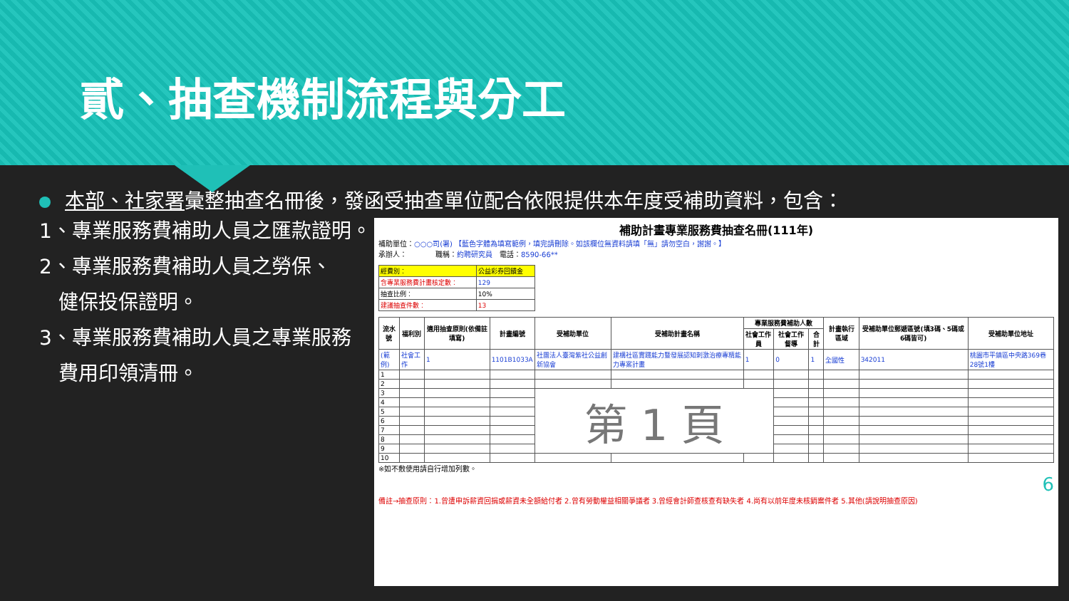貳、抽查機制流程與分工
本部、社家署彙整抽查名冊後，發函受抽查單位配合依限提供本年度受補助資料，包含：
1、專業服務費補助人員之匯款證明。
2、專業服務費補助人員之勞保、
健保投保證明。
3、專業服務費補助人員之專業服務
費用印領清冊。
補助計畫專業服務費抽查名冊(111年)
補助單位：○○○司(署) 【藍色字體為填寫範例，填完請刪除。如該欄位無資料請填「無」請勿空白，謝謝。】
承辦人：　　　　職稱：約聘研究員　電話：8590-66**
| 經費別： | 公益彩券回饋金 |
| 含專業服務費計畫核定數： | 129 |
| 抽查比例： | 10% |
| 建議抽查件數： | 13 |
| 流水號 | 福利別 | 適用抽查原則(依備註填寫) | 計畫編號 | 受補助單位 | 受補助計畫名稱 | 專業服務費補助人數 | | | 計畫執行區域 | 受補助單位郵遞區號(填3碼、5碼或6碼皆可) | 受補助單位地址 |
| --- | --- | --- | --- | --- | --- | --- | --- | --- | --- | --- | --- |
| | | | | | | 社會工作員 | 社會工作督導 | 合計 | | | |
| (範例) | 社會工作 | 1 | 1101B1033A | 社團法人臺灣紫社公益創新協會 | 建構社區實踐能力暨發展認知刺激治療專精能力專案計畫 | 1 | 0 | 1 | 全國性 | 342011 | 桃園市平鎮區中央路369巷28號1樓 |
| 1 | | | | | | | | | | | |
| 2 | | | | | | | | | | | |
| 3 | | | | 第 1 頁 | | | | | | | |
| 4 | | | | | | | | | | | |
| 5 | | | | | | | | | | | |
| 6 | | | | | | | | | | | |
| 7 | | | | | | | | | | | |
| 8 | | | | | | | | | | | |
| 9 | | | | | | | | | | | |
| 10 | | | | | | | | | | | |
※如不敷使用請自行增加列數。
6
備註→抽查原則：1.曾遭申訴薪資回捐或薪資未全額給付者 2.曾有勞動權益相關爭議者 3.曾經會計師查核查有缺失者 4.尚有以前年度未核銷案件者 5.其他(請說明抽查原因)